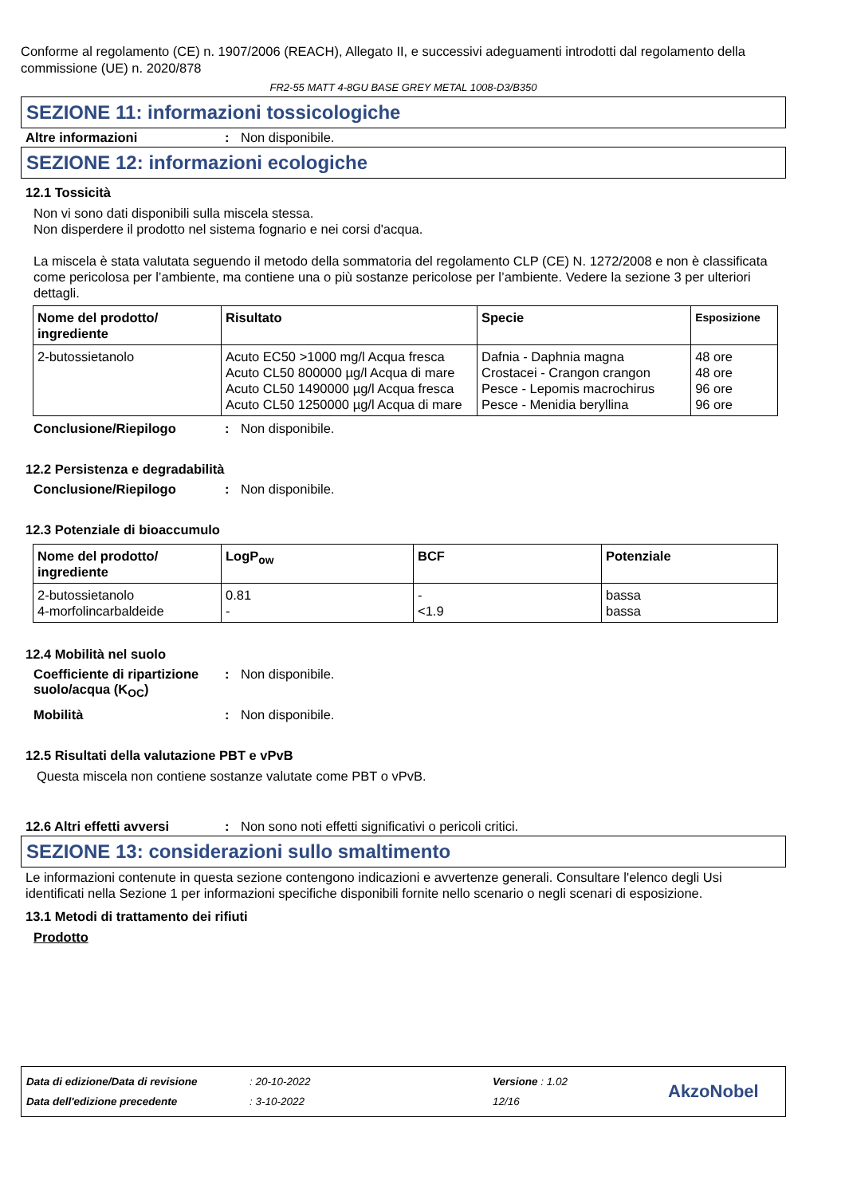Conforme al regolamento (CE) n. 1907/2006 (REACH), Allegato II, e successivi adeguamenti introdotti dal regolamento della commissione (UE) n. 2020/878
FR2-55 MATT 4-8GU BASE GREY METAL 1008-D3/B350
SEZIONE 11: informazioni tossicologiche
Altre informazioni: Non disponibile.
SEZIONE 12: informazioni ecologiche
12.1 Tossicità
Non vi sono dati disponibili sulla miscela stessa.
Non disperdere il prodotto nel sistema fognario e nei corsi d'acqua.
La miscela è stata valutata seguendo il metodo della sommatoria del regolamento CLP (CE) N. 1272/2008 e non è classificata come pericolosa per l’ambiente, ma contiene una o più sostanze pericolose per l’ambiente. Vedere la sezione 3 per ulteriori dettagli.
| Nome del prodotto/ ingrediente | Risultato | Specie | Esposizione |
| --- | --- | --- | --- |
| 2-butossietanolo | Acuto EC50 >1000 mg/l Acqua fresca Acuto CL50 800000 µg/l Acqua di mare Acuto CL50 1490000 µg/l Acqua fresca Acuto CL50 1250000 µg/l Acqua di mare | Dafnia - Daphnia magna Crostacei - Crangon crangon Pesce - Lepomis macrochirus Pesce - Menidia beryllina | 48 ore 48 ore 96 ore 96 ore |
Conclusione/Riepilogo: Non disponibile.
12.2 Persistenza e degradabilità
Conclusione/Riepilogo: Non disponibile.
12.3 Potenziale di bioaccumulo
| Nome del prodotto/ ingrediente | LogP<sub>ow</sub> | BCF | Potenziale |
| --- | --- | --- | --- |
| 2-butossietanolo 4-morfolincarbaldeide | 0.81 - | - <1.9 | bassa bassa |
12.4 Mobilità nel suolo
Coefficiente di ripartizione suolo/acqua (K<sub>OC</sub>): Non disponibile.
Mobilità: Non disponibile.
12.5 Risultati della valutazione PBT e vPvB
Questa miscela non contiene sostanze valutate come PBT o vPvB.
12.6 Altri effetti avversi: Non sono noti effetti significativi o pericoli critici.
SEZIONE 13: considerazioni sullo smaltimento
Le informazioni contenute in questa sezione contengono indicazioni e avvertenze generali. Consultare l'elenco degli Usi identificati nella Sezione 1 per informazioni specifiche disponibili fornite nello scenario o negli scenari di esposizione.
13.1 Metodi di trattamento dei rifiuti
Prodotto
Data di edizione/Data di revisione
Data dell'edizione precedente
: 20-10-2022
: 3-10-2022
Versione : 1.02
12/16
AkzoNobel